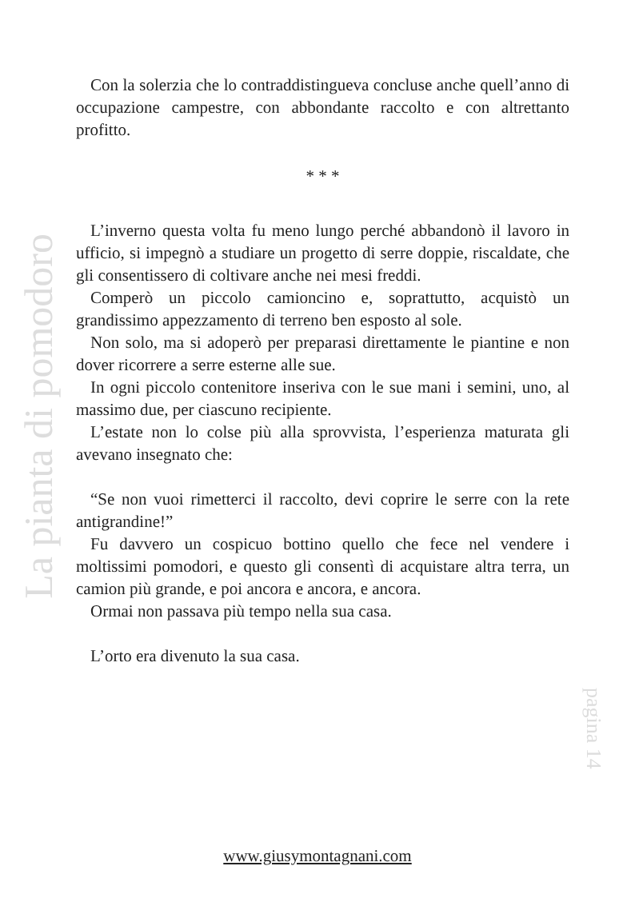Con la solerzia che lo contraddistingueva concluse anche quell’anno di occupazione campestre, con abbondante raccolto e con altrettanto profitto.
* * *
L’inverno questa volta fu meno lungo perché abbandonò il lavoro in ufficio, si impegnò a studiare un progetto di serre doppie, riscaldate, che gli consentissero di coltivare anche nei mesi freddi.
Comperò un piccolo camioncino e, soprattutto, acquistò un grandissimo appezzamento di terreno ben esposto al sole.
Non solo, ma si adoperò per preparasi direttamente le piantine e non dover ricorrere a serre esterne alle sue.
In ogni piccolo contenitore inseriva con le sue mani i semini, uno, al massimo due, per ciascuno recipiente.
L’estate non lo colse più alla sprovvista, l’esperienza maturata gli avevano insegnato che:
“Se non vuoi rimetterci il raccolto, devi coprire le serre con la rete antigrandine!”
Fu davvero un cospicuo bottino quello che fece nel vendere i moltissimi pomodori, e questo gli consentì di acquistare altra terra, un camion più grande, e poi ancora e ancora, e ancora.
Ormai non passava più tempo nella sua casa.
L’orto era divenuto la sua casa.
La pianta di pomodoro
pagina 14
www.giusymontagnani.com